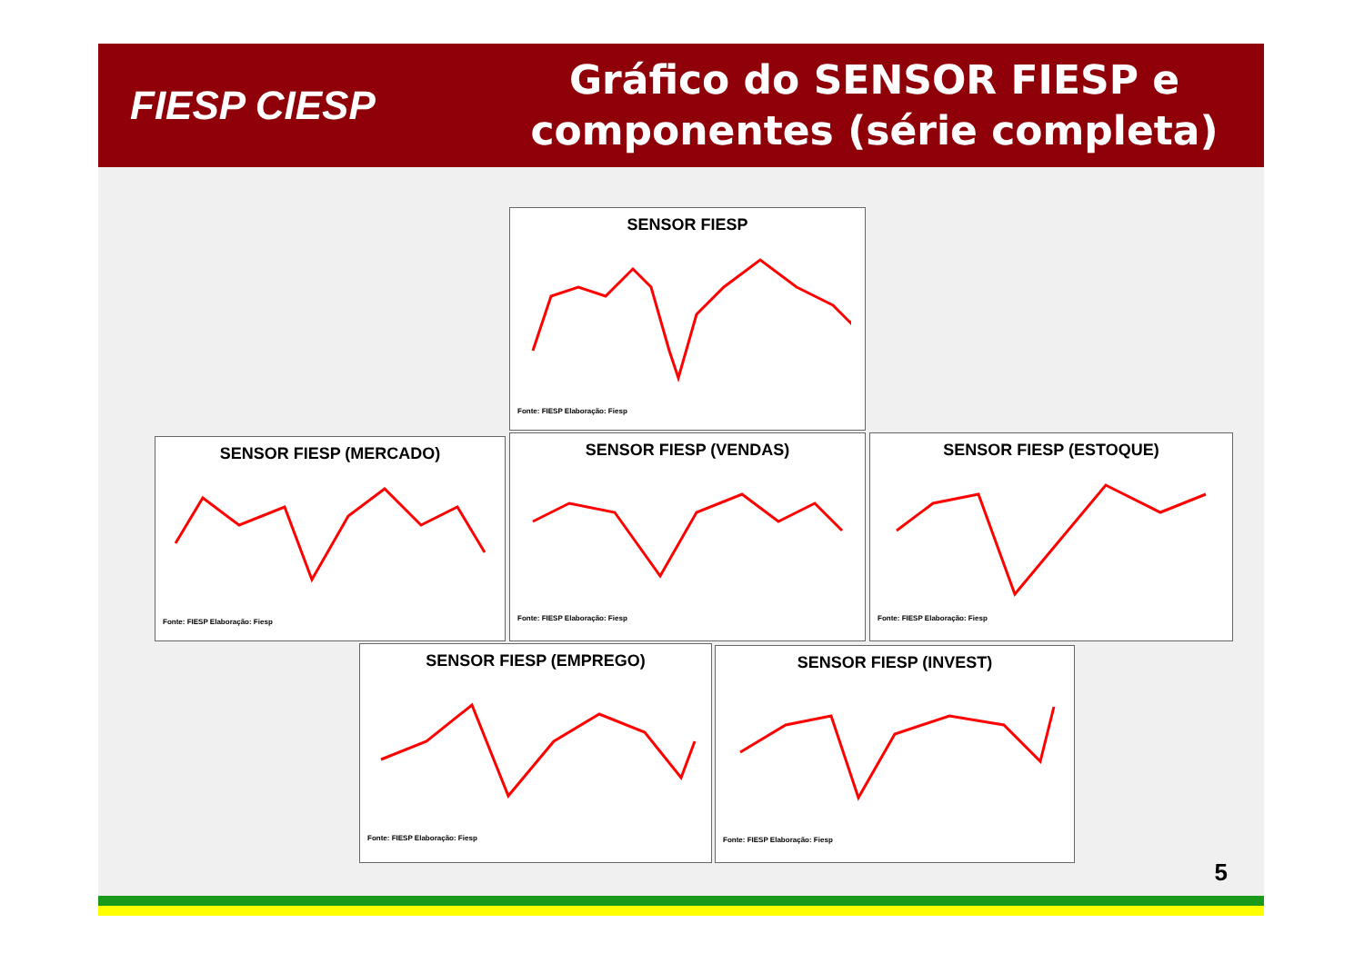FIESP CIESP
Gráfico do SENSOR FIESP e
componentes (série completa)
SENSOR FIESP
Fonte: FIESP Elaboração: Fiesp
SENSOR FIESP (MERCADO)
Fonte: FIESP Elaboração: Fiesp
SENSOR FIESP (VENDAS)
Fonte: FIESP Elaboração: Fiesp
SENSOR FIESP (ESTOQUE)
Fonte: FIESP Elaboração: Fiesp
SENSOR FIESP (EMPREGO)
Fonte: FIESP Elaboração: Fiesp
SENSOR FIESP (INVEST)
Fonte: FIESP Elaboração: Fiesp
5